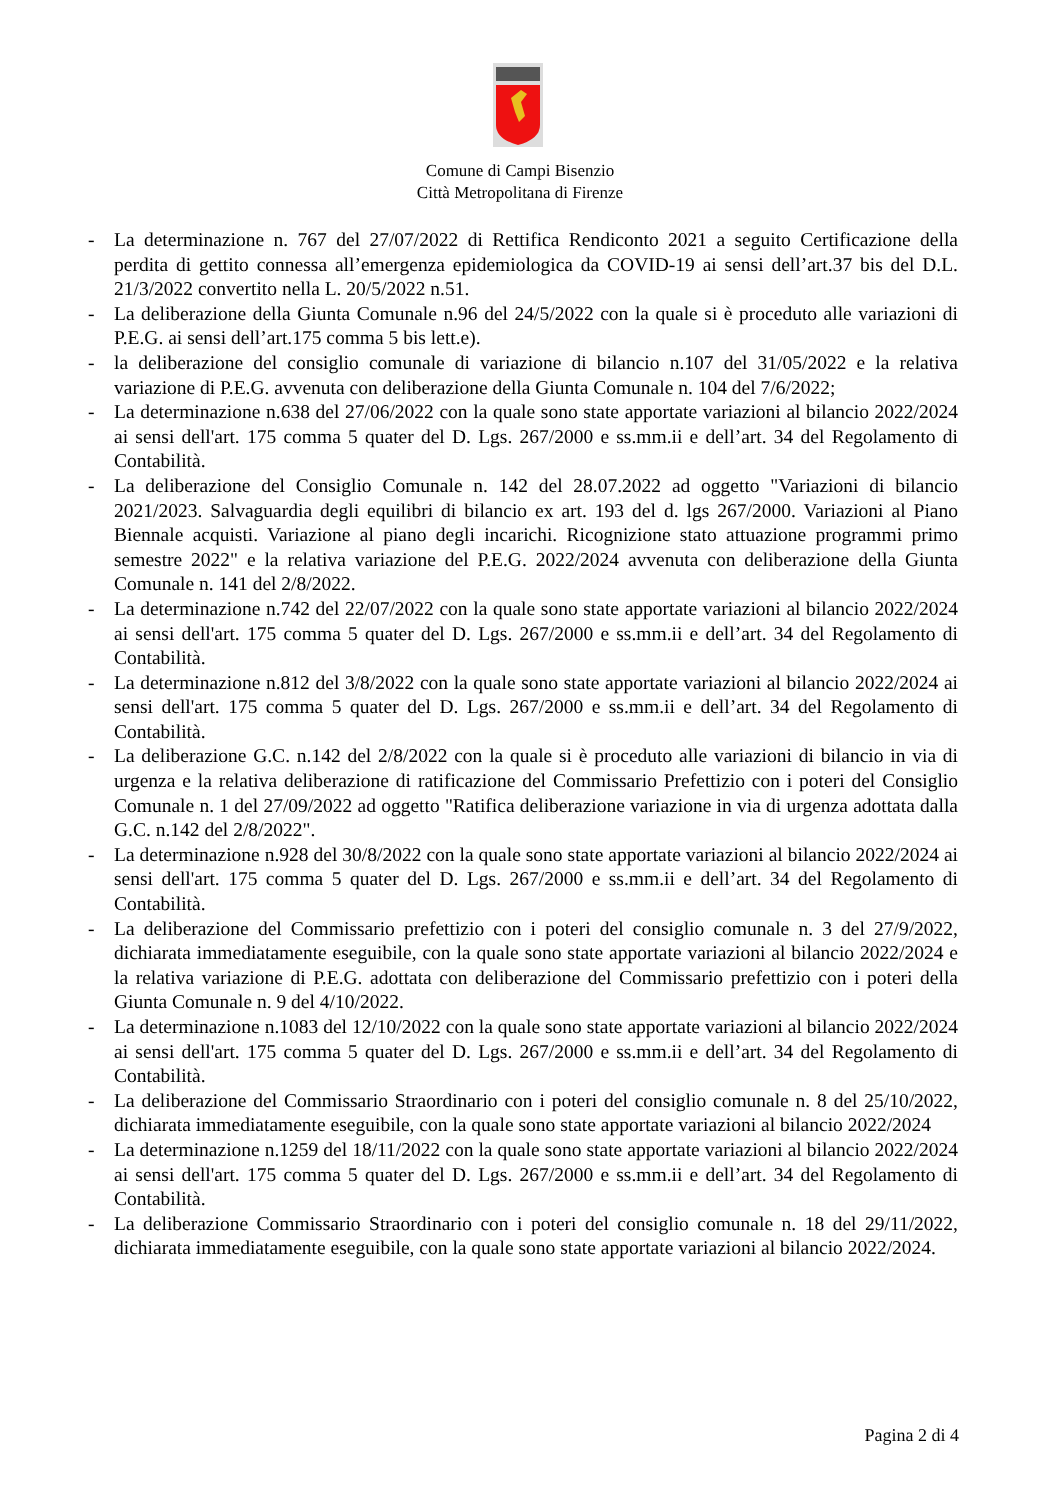Comune di Campi Bisenzio
Città Metropolitana di Firenze
- La determinazione n. 767 del 27/07/2022 di Rettifica Rendiconto 2021 a seguito Certificazione della perdita di gettito connessa all’emergenza epidemiologica da COVID-19 ai sensi dell’art.37 bis del D.L. 21/3/2022 convertito nella L. 20/5/2022 n.51.
- La deliberazione della Giunta Comunale n.96 del 24/5/2022 con la quale si è proceduto alle variazioni di P.E.G. ai sensi dell’art.175 comma 5 bis lett.e).
- la deliberazione del consiglio comunale di variazione di bilancio n.107 del 31/05/2022 e la relativa variazione di P.E.G. avvenuta con deliberazione della Giunta Comunale n. 104 del 7/6/2022;
- La determinazione n.638 del 27/06/2022 con la quale sono state apportate variazioni al bilancio 2022/2024 ai sensi dell'art. 175 comma 5 quater del D. Lgs. 267/2000 e ss.mm.ii e dell’art. 34 del Regolamento di Contabilità.
- La deliberazione del Consiglio Comunale n. 142 del 28.07.2022 ad oggetto "Variazioni di bilancio 2021/2023. Salvaguardia degli equilibri di bilancio ex art. 193 del d. lgs 267/2000. Variazioni al Piano Biennale acquisti. Variazione al piano degli incarichi. Ricognizione stato attuazione programmi primo semestre 2022" e la relativa variazione del P.E.G. 2022/2024 avvenuta con deliberazione della Giunta Comunale n. 141 del 2/8/2022.
- La determinazione n.742 del 22/07/2022 con la quale sono state apportate variazioni al bilancio 2022/2024 ai sensi dell'art. 175 comma 5 quater del D. Lgs. 267/2000 e ss.mm.ii e dell’art. 34 del Regolamento di Contabilità.
- La determinazione n.812 del 3/8/2022 con la quale sono state apportate variazioni al bilancio 2022/2024 ai sensi dell'art. 175 comma 5 quater del D. Lgs. 267/2000 e ss.mm.ii e dell’art. 34 del Regolamento di Contabilità.
- La deliberazione G.C. n.142 del 2/8/2022 con la quale si è proceduto alle variazioni di bilancio in via di urgenza e la relativa deliberazione di ratificazione del Commissario Prefettizio con i poteri del Consiglio Comunale n. 1 del 27/09/2022 ad oggetto "Ratifica deliberazione variazione in via di urgenza adottata dalla G.C. n.142 del 2/8/2022".
- La determinazione n.928 del 30/8/2022 con la quale sono state apportate variazioni al bilancio 2022/2024 ai sensi dell'art. 175 comma 5 quater del D. Lgs. 267/2000 e ss.mm.ii e dell’art. 34 del Regolamento di Contabilità.
- La deliberazione del Commissario prefettizio con i poteri del consiglio comunale n. 3 del 27/9/2022, dichiarata immediatamente eseguibile, con la quale sono state apportate variazioni al bilancio 2022/2024 e la relativa variazione di P.E.G. adottata con deliberazione del Commissario prefettizio con i poteri della Giunta Comunale n. 9 del 4/10/2022.
- La determinazione n.1083 del 12/10/2022 con la quale sono state apportate variazioni al bilancio 2022/2024 ai sensi dell'art. 175 comma 5 quater del D. Lgs. 267/2000 e ss.mm.ii e dell’art. 34 del Regolamento di Contabilità.
- La deliberazione del Commissario Straordinario con i poteri del consiglio comunale n. 8 del 25/10/2022, dichiarata immediatamente eseguibile, con la quale sono state apportate variazioni al bilancio 2022/2024
- La determinazione n.1259 del 18/11/2022 con la quale sono state apportate variazioni al bilancio 2022/2024 ai sensi dell'art. 175 comma 5 quater del D. Lgs. 267/2000 e ss.mm.ii e dell’art. 34 del Regolamento di Contabilità.
- La deliberazione Commissario Straordinario con i poteri del consiglio comunale n. 18 del 29/11/2022, dichiarata immediatamente eseguibile, con la quale sono state apportate variazioni al bilancio 2022/2024.
Pagina 2 di 4